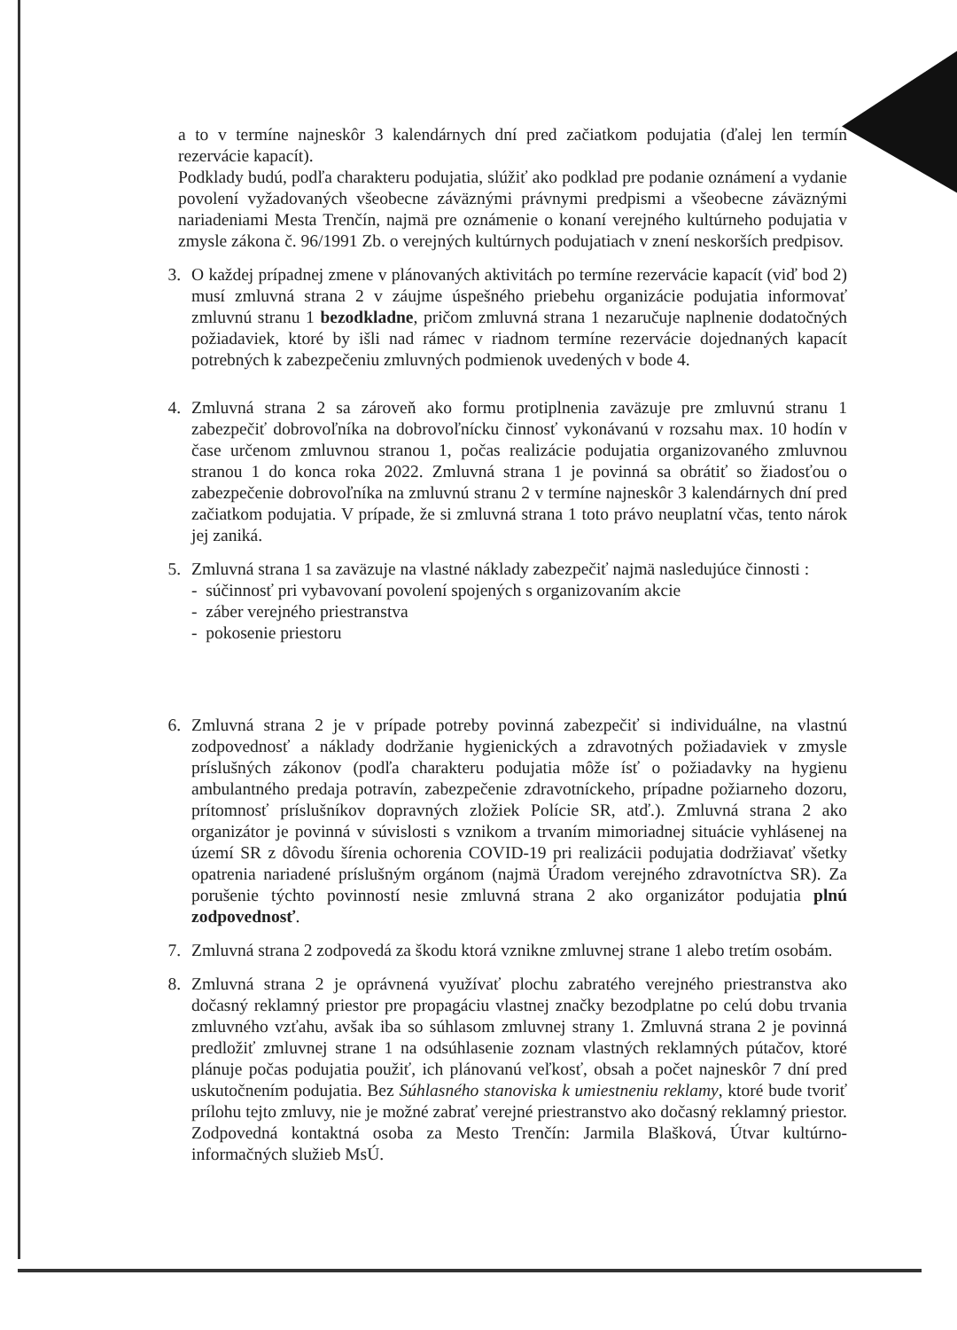a to v termíne najneskôr 3 kalendárnych dní pred začiatkom podujatia (ďalej len termín rezervácie kapacít).
Podklady budú, podľa charakteru podujatia, slúžiť ako podklad pre podanie oznámení a vydanie povolení vyžadovaných všeobecne záväznými právnymi predpismi a všeobecne záväznými nariadeniami Mesta Trenčín, najmä pre oznámenie o konaní verejného kultúrneho podujatia v zmysle zákona č. 96/1991 Zb. o verejných kultúrnych podujatiach v znení neskorších predpisov.
3. O každej prípadnej zmene v plánovaných aktivitách po termíne rezervácie kapacít (viď bod 2) musí zmluvná strana 2 v záujme úspešného priebehu organizácie podujatia informovať zmluvnú stranu 1 bezodkladne, pričom zmluvná strana 1 nezaručuje naplnenie dodatočných požiadaviek, ktoré by išli nad rámec v riadnom termíne rezervácie dojednaných kapacít potrebných k zabezpečeniu zmluvných podmienok uvedených v bode 4.
4. Zmluvná strana 2 sa zároveň ako formu protiplnenia zaväzuje pre zmluvnú stranu 1 zabezpečiť dobrovoľníka na dobrovoľnícku činnosť vykonávanú v rozsahu max. 10 hodín v čase určenom zmluvnou stranou 1, počas realizácie podujatia organizovaného zmluvnou stranou 1 do konca roka 2022. Zmluvná strana 1 je povinná sa obrátiť so žiadosťou o zabezpečenie dobrovoľníka na zmluvnú stranu 2 v termíne najneskôr 3 kalendárnych dní pred začiatkom podujatia. V prípade, že si zmluvná strana 1 toto právo neuplatní včas, tento nárok jej zaniká.
5. Zmluvná strana 1 sa zaväzuje na vlastné náklady zabezpečiť najmä nasledujúce činnosti :
- súčinnosť pri vybavovaní povolení spojených s organizovaním akcie
- záber verejného priestranstva
- pokosenie priestoru
6. Zmluvná strana 2 je v prípade potreby povinná zabezpečiť si individuálne, na vlastnú zodpovednosť a náklady dodržanie hygienických a zdravotných požiadaviek v zmysle príslušných zákonov (podľa charakteru podujatia môže ísť o požiadavky na hygienu ambulantného predaja potravín, zabezpečenie zdravotníckeho, prípadne požiarneho dozoru, prítomnosť príslušníkov dopravných zložiek Polície SR, atď.). Zmluvná strana 2 ako organizátor je povinná v súvislosti s vznikom a trvaním mimoriadnej situácie vyhlásenej na území SR z dôvodu šírenia ochorenia COVID-19 pri realizácii podujatia dodržiavať všetky opatrenia nariadené príslušným orgánom (najmä Úradom verejného zdravotníctva SR). Za porušenie týchto povinností nesie zmluvná strana 2 ako organizátor podujatia plnú zodpovednosť.
7. Zmluvná strana 2 zodpovedá za škodu ktorá vznikne zmluvnej strane 1 alebo tretím osobám.
8. Zmluvná strana 2 je oprávnená využívať plochu zabratého verejného priestranstva ako dočasný reklamný priestor pre propagáciu vlastnej značky bezodplatne po celú dobu trvania zmluvného vzťahu, avšak iba so súhlasom zmluvnej strany 1. Zmluvná strana 2 je povinná predložiť zmluvnej strane 1 na odsúhlasenie zoznam vlastných reklamných pútačov, ktoré plánuje počas podujatia použiť, ich plánovanú veľkosť, obsah a počet najneskôr 7 dní pred uskutočnením podujatia. Bez Súhlasného stanoviska k umiestneniu reklamy, ktoré bude tvoriť prílohu tejto zmluvy, nie je možné zabrať verejné priestranstvo ako dočasný reklamný priestor. Zodpovedná kontaktná osoba za Mesto Trenčín: Jarmila Blašková, Útvar kultúrno-informačných služieb MsÚ.